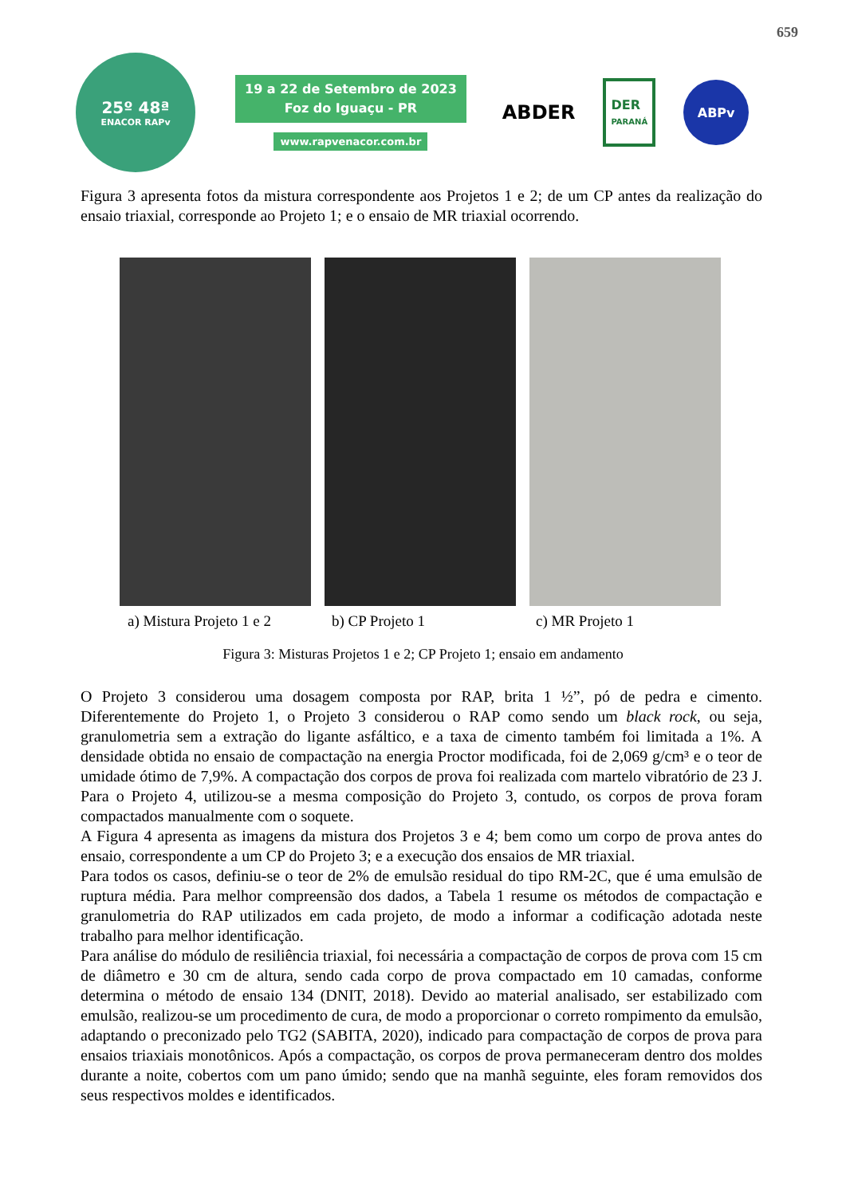659
25º 48ª
ENACOR RAPv
19 a 22 de Setembro de 2023
Foz do Iguaçu - PR
www.rapvenacor.com.br
ABDER
DER
PARANÁ
ABPv
Figura 3 apresenta fotos da mistura correspondente aos Projetos 1 e 2; de um CP antes da realização do ensaio triaxial, corresponde ao Projeto 1; e o ensaio de MR triaxial ocorrendo.
a) Mistura Projeto 1 e 2
b) CP Projeto 1 c) MR Projeto 1
Figura 3: Misturas Projetos 1 e 2; CP Projeto 1; ensaio em andamento
O Projeto 3 considerou uma dosagem composta por RAP, brita 1 ½”, pó de pedra e cimento. Diferentemente do Projeto 1, o Projeto 3 considerou o RAP como sendo um black rock, ou seja, granulometria sem a extração do ligante asfáltico, e a taxa de cimento também foi limitada a 1%. A densidade obtida no ensaio de compactação na energia Proctor modificada, foi de 2,069 g/cm³ e o teor de umidade ótimo de 7,9%. A compactação dos corpos de prova foi realizada com martelo vibratório de 23 J. Para o Projeto 4, utilizou-se a mesma composição do Projeto 3, contudo, os corpos de prova foram compactados manualmente com o soquete.
A Figura 4 apresenta as imagens da mistura dos Projetos 3 e 4; bem como um corpo de prova antes do ensaio, correspondente a um CP do Projeto 3; e a execução dos ensaios de MR triaxial.
Para todos os casos, definiu-se o teor de 2% de emulsão residual do tipo RM-2C, que é uma emulsão de ruptura média. Para melhor compreensão dos dados, a Tabela 1 resume os métodos de compactação e granulometria do RAP utilizados em cada projeto, de modo a informar a codificação adotada neste trabalho para melhor identificação.
Para análise do módulo de resiliência triaxial, foi necessária a compactação de corpos de prova com 15 cm de diâmetro e 30 cm de altura, sendo cada corpo de prova compactado em 10 camadas, conforme determina o método de ensaio 134 (DNIT, 2018). Devido ao material analisado, ser estabilizado com emulsão, realizou-se um procedimento de cura, de modo a proporcionar o correto rompimento da emulsão, adaptando o preconizado pelo TG2 (SABITA, 2020), indicado para compactação de corpos de prova para ensaios triaxiais monotônicos. Após a compactação, os corpos de prova permaneceram dentro dos moldes durante a noite, cobertos com um pano úmido; sendo que na manhã seguinte, eles foram removidos dos seus respectivos moldes e identificados.